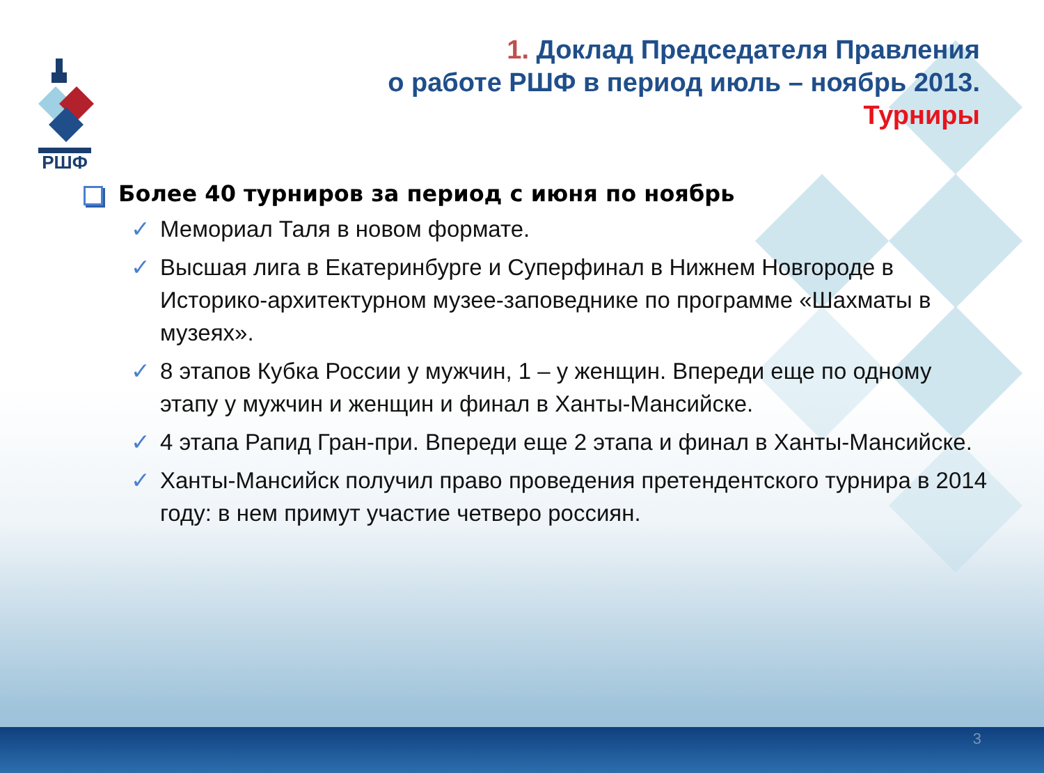РШФ
1. Доклад Председателя Правления
о работе РШФ в период июль – ноябрь 2013.
Турниры
Более 40 турниров за период с июня по ноябрь
✓ Мемориал Таля в новом формате.
✓ Высшая лига в Екатеринбурге и Суперфинал в Нижнем Новгороде в Историко-архитектурном музее-заповеднике по программе «Шахматы в музеях».
✓ 8 этапов Кубка России у мужчин, 1 – у женщин. Впереди еще по одному этапу у мужчин и женщин и финал в Ханты-Мансийске.
✓ 4 этапа Рапид Гран-при. Впереди еще 2 этапа и финал в Ханты-Мансийске.
✓ Ханты-Мансийск получил право проведения претендентского турнира в 2014 году: в нем примут участие четверо россиян.
3